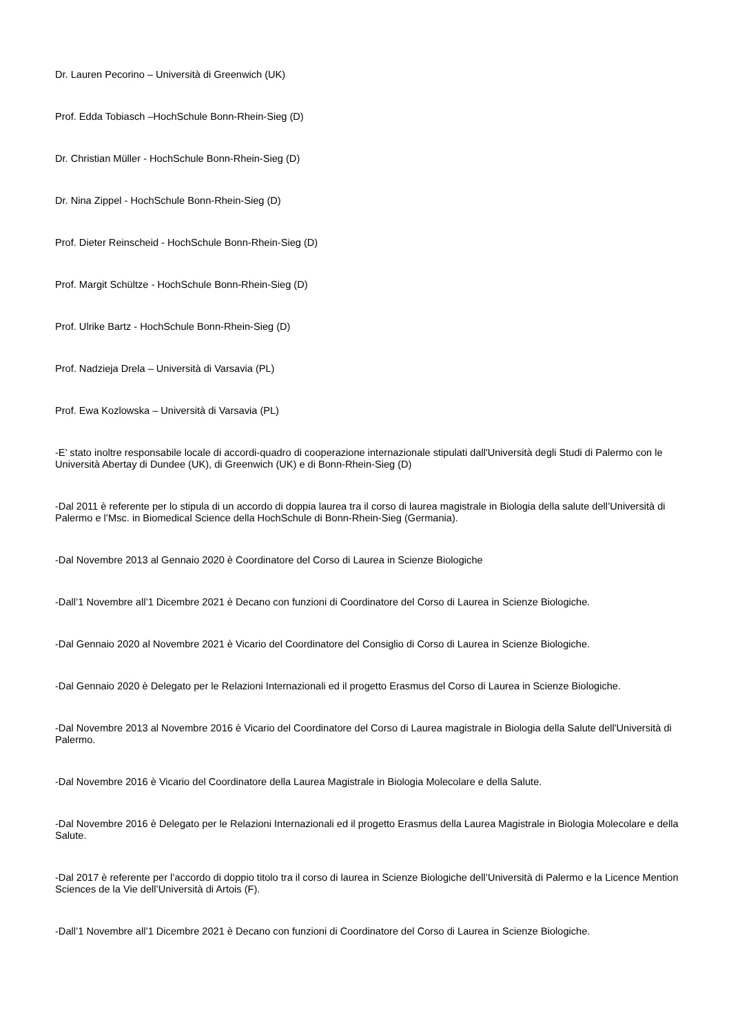Dr. Lauren Pecorino – Università di Greenwich (UK)
Prof. Edda Tobiasch –HochSchule Bonn-Rhein-Sieg (D)
Dr. Christian Müller - HochSchule Bonn-Rhein-Sieg (D)
Dr. Nina Zippel - HochSchule Bonn-Rhein-Sieg (D)
Prof. Dieter Reinscheid - HochSchule Bonn-Rhein-Sieg (D)
Prof. Margit Schültze - HochSchule Bonn-Rhein-Sieg (D)
Prof. Ulrike Bartz - HochSchule Bonn-Rhein-Sieg (D)
Prof. Nadzieja Drela – Università di Varsavia (PL)
Prof. Ewa Kozlowska – Università di Varsavia (PL)
-E’ stato inoltre responsabile locale di accordi-quadro di cooperazione internazionale stipulati dall'Università degli Studi di Palermo con le Università Abertay di Dundee (UK), di Greenwich (UK) e di Bonn-Rhein-Sieg (D)
-Dal 2011 è referente per lo stipula di un accordo di doppia laurea tra il corso di laurea magistrale in Biologia della salute dell’Università di Palermo e l’Msc. in Biomedical Science della HochSchule di Bonn-Rhein-Sieg (Germania).
-Dal Novembre 2013 al Gennaio 2020 è Coordinatore del Corso di Laurea in Scienze Biologiche
-Dall’1 Novembre all’1 Dicembre 2021 è Decano con funzioni di Coordinatore del Corso di Laurea in Scienze Biologiche.
-Dal Gennaio 2020 al Novembre 2021 è Vicario del Coordinatore del Consiglio di Corso di Laurea in Scienze Biologiche.
-Dal Gennaio 2020 è Delegato per le Relazioni Internazionali ed il progetto Erasmus del Corso di Laurea in Scienze Biologiche.
-Dal Novembre 2013 al Novembre 2016 è Vicario del Coordinatore del Corso di Laurea magistrale in Biologia della Salute dell'Università di Palermo.
-Dal Novembre 2016 è Vicario del Coordinatore della Laurea Magistrale in Biologia Molecolare e della Salute.
-Dal Novembre 2016 è Delegato per le Relazioni Internazionali ed il progetto Erasmus della Laurea Magistrale in Biologia Molecolare e della Salute.
-Dal 2017 è referente per l’accordo di doppio titolo tra il corso di laurea in Scienze Biologiche dell’Università di Palermo e la Licence Mention Sciences de la Vie dell’Università di Artois (F).
-Dall’1 Novembre all’1 Dicembre 2021 è Decano con funzioni di Coordinatore del Corso di Laurea in Scienze Biologiche.